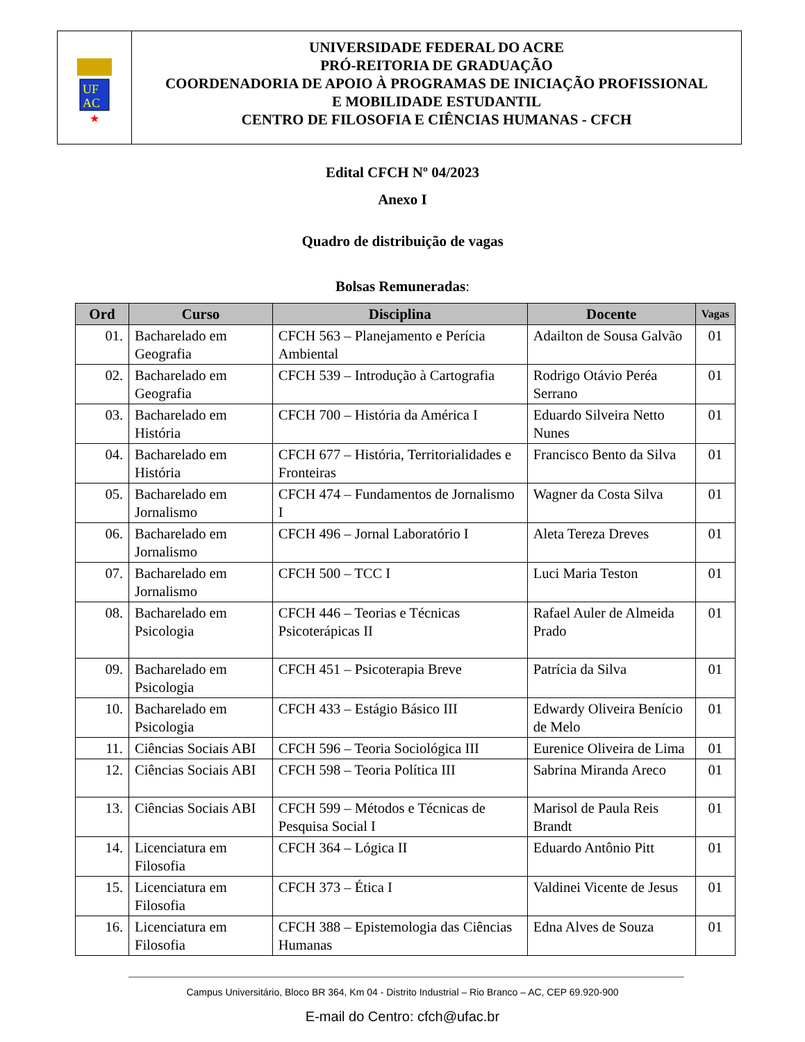UF
AC
★
UNIVERSIDADE FEDERAL DO ACRE
PRÓ-REITORIA DE GRADUAÇÃO
COORDENADORIA DE APOIO À PROGRAMAS DE INICIAÇÃO PROFISSIONAL
E MOBILIDADE ESTUDANTIL
CENTRO DE FILOSOFIA E CIÊNCIAS HUMANAS - CFCH
Edital CFCH Nº 04/2023
Anexo I
Quadro de distribuição de vagas
Bolsas Remuneradas:
| Ord | Curso | Disciplina | Docente | Vagas |
| --- | --- | --- | --- | --- |
| 01. | Bacharelado em Geografia | CFCH 563 – Planejamento e Perícia Ambiental | Adailton de Sousa Galvão | 01 |
| 02. | Bacharelado em Geografia | CFCH 539 – Introdução à Cartografia | Rodrigo Otávio Peréa Serrano | 01 |
| 03. | Bacharelado em História | CFCH 700 – História da América I | Eduardo Silveira Netto Nunes | 01 |
| 04. | Bacharelado em História | CFCH 677 – História, Territorialidades e Fronteiras | Francisco Bento da Silva | 01 |
| 05. | Bacharelado em Jornalismo | CFCH 474 – Fundamentos de Jornalismo I | Wagner da Costa Silva | 01 |
| 06. | Bacharelado em Jornalismo | CFCH 496 – Jornal Laboratório I | Aleta Tereza Dreves | 01 |
| 07. | Bacharelado em Jornalismo | CFCH 500 – TCC I | Luci Maria Teston | 01 |
| 08. | Bacharelado em Psicologia | CFCH 446 – Teorias e Técnicas Psicoterápicas II | Rafael Auler de Almeida Prado | 01 |
| 09. | Bacharelado em Psicologia | CFCH 451 – Psicoterapia Breve | Patrícia da Silva | 01 |
| 10. | Bacharelado em Psicologia | CFCH 433 – Estágio Básico III | Edwardy Oliveira Benício de Melo | 01 |
| 11. | Ciências Sociais ABI | CFCH 596 – Teoria Sociológica III | Eurenice Oliveira de Lima | 01 |
| 12. | Ciências Sociais ABI | CFCH 598 – Teoria Política III | Sabrina Miranda Areco | 01 |
| 13. | Ciências Sociais ABI | CFCH 599 – Métodos e Técnicas de Pesquisa Social I | Marisol de Paula Reis Brandt | 01 |
| 14. | Licenciatura em Filosofia | CFCH 364 – Lógica II | Eduardo Antônio Pitt | 01 |
| 15. | Licenciatura em Filosofia | CFCH 373 – Ética I | Valdinei Vicente de Jesus | 01 |
| 16. | Licenciatura em Filosofia | CFCH 388 – Epistemologia das Ciências Humanas | Edna Alves de Souza | 01 |
Campus Universitário, Bloco BR 364, Km 04 - Distrito Industrial – Rio Branco – AC, CEP 69.920-900
E-mail do Centro: cfch@ufac.br